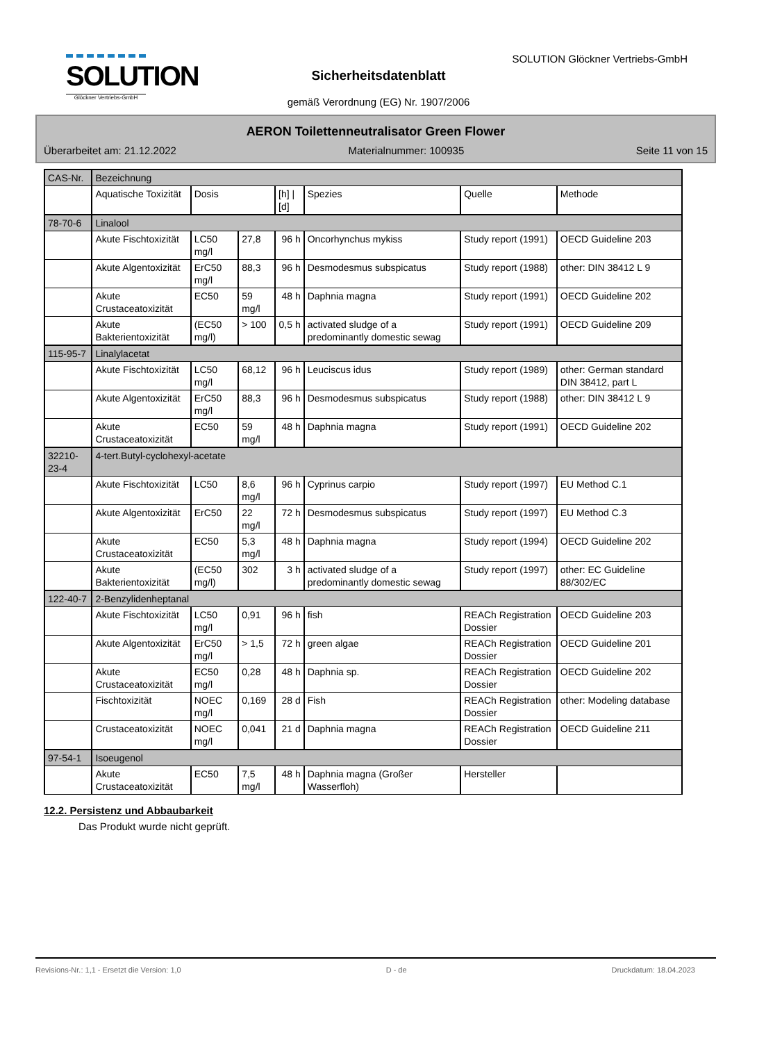SOLUTION
Glöckner Vertriebs-GmbH
SOLUTION Glöckner Vertriebs-GmbH
Sicherheitsdatenblatt
gemäß Verordnung (EG) Nr. 1907/2006
AERON Toilettenneutralisator Green Flower
Überarbeitet am: 21.12.2022 Materialnummer: 100935 Seite 11 von 15
| CAS-Nr. | Bezeichnung | | | | | | |
| | Aquatische Toxizität | Dosis | | [h] / [d] | Spezies | Quelle | Methode |
| 78-70-6 | Linalool | | | | | | |
| | Akute Fischtoxizität | LC50 mg/l | 27,8 | 96 h | Oncorhynchus mykiss | Study report (1991) | OECD Guideline 203 |
| | Akute Algentoxizität | ErC50 mg/l | 88,3 | 96 h | Desmodesmus subspicatus | Study report (1988) | other: DIN 38412 L 9 |
| | Akute Crustaceatoxizität | EC50 | 59 mg/l | 48 h | Daphnia magna | Study report (1991) | OECD Guideline 202 |
| | Akute Bakterientoxizität | (EC50 mg/l) | > 100 | 0,5 h | activated sludge of a predominantly domestic sewag | Study report (1991) | OECD Guideline 209 |
| 115-95-7 | Linalylacetat | | | | | | |
| | Akute Fischtoxizität | LC50 mg/l | 68,12 | 96 h | Leuciscus idus | Study report (1989) | other: German standard DIN 38412, part L |
| | Akute Algentoxizität | ErC50 mg/l | 88,3 | 96 h | Desmodesmus subspicatus | Study report (1988) | other: DIN 38412 L 9 |
| | Akute Crustaceatoxizität | EC50 | 59 mg/l | 48 h | Daphnia magna | Study report (1991) | OECD Guideline 202 |
| 32210-23-4 | 4-tert.Butyl-cyclohexyl-acetate | | | | | | |
| | Akute Fischtoxizität | LC50 | 8,6 mg/l | 96 h | Cyprinus carpio | Study report (1997) | EU Method C.1 |
| | Akute Algentoxizität | ErC50 | 22 mg/l | 72 h | Desmodesmus subspicatus | Study report (1997) | EU Method C.3 |
| | Akute Crustaceatoxizität | EC50 | 5,3 mg/l | 48 h | Daphnia magna | Study report (1994) | OECD Guideline 202 |
| | Akute Bakterientoxizität | (EC50 mg/l) | 302 | 3 h | activated sludge of a predominantly domestic sewag | Study report (1997) | other: EC Guideline 88/302/EC |
| 122-40-7 | 2-Benzylidenheptanal | | | | | | |
| | Akute Fischtoxizität | LC50 mg/l | 0,91 | 96 h | fish | REACh Registration Dossier | OECD Guideline 203 |
| | Akute Algentoxizität | ErC50 mg/l | > 1,5 | 72 h | green algae | REACh Registration Dossier | OECD Guideline 201 |
| | Akute Crustaceatoxizität | EC50 mg/l | 0,28 | 48 h | Daphnia sp. | REACh Registration Dossier | OECD Guideline 202 |
| | Fischtoxizität | NOEC mg/l | 0,169 | 28 d | Fish | REACh Registration Dossier | other: Modeling database |
| | Crustaceatoxizität | NOEC mg/l | 0,041 | 21 d | Daphnia magna | REACh Registration Dossier | OECD Guideline 211 |
| 97-54-1 | Isoeugenol | | | | | | |
| | Akute Crustaceatoxizität | EC50 | 7,5 mg/l | 48 h | Daphnia magna (Großer Wasserfloh) | Hersteller | |
12.2. Persistenz und Abbaubarkeit
Das Produkt wurde nicht geprüft.
Revisions-Nr.: 1,1 - Ersetzt die Version: 1,0 D - de Druckdatum: 18.04.2023